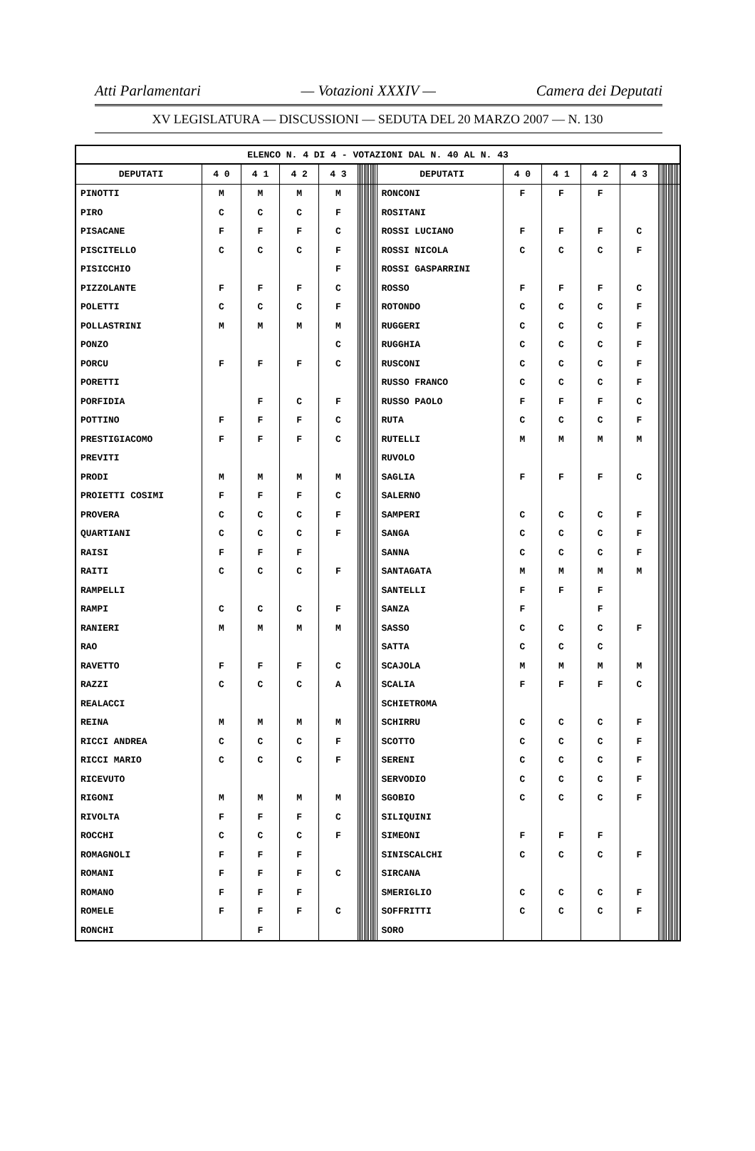Atti Parlamentari — Votazioni XXXIV — Camera dei Deputati
XV LEGISLATURA — DISCUSSIONI — SEDUTA DEL 20 MARZO 2007 — N. 130
| ELENCO N. 4 DI 4 - VOTAZIONI DAL N. 40 AL N. 43 | | | | | | | | | | | | | | | | | | | | | | | | | | | | | | | | | | |
| DEPUTATI | 4 0 | 4 1 | 4 2 | 4 3 | | | | | | | | | | | | | DEPUTATI | 4 0 | 4 1 | 4 2 | 4 3 | | | | | | | | | | | | | |
| PINOTTI | M | M | M | M | | | | | | | | | | | | | RONCONI | F | F | F | | | | | | | | | | | | | | |
| PIRO | C | C | C | F | | | | | | | | | | | | | ROSITANI | | | | | | | | | | | | | | | | | |
| PISACANE | F | F | F | C | | | | | | | | | | | | | ROSSI LUCIANO | F | F | F | C | | | | | | | | | | | | | |
| PISCITELLO | C | C | C | F | | | | | | | | | | | | | ROSSI NICOLA | C | C | C | F | | | | | | | | | | | | | |
| PISICCHIO | | | | F | | | | | | | | | | | | | ROSSI GASPARRINI | | | | | | | | | | | | | | | | | |
| PIZZOLANTE | F | F | F | C | | | | | | | | | | | | | ROSSO | F | F | F | C | | | | | | | | | | | | | |
| POLETTI | C | C | C | F | | | | | | | | | | | | | ROTONDO | C | C | C | F | | | | | | | | | | | | | |
| POLLASTRINI | M | M | M | M | | | | | | | | | | | | | RUGGERI | C | C | C | F | | | | | | | | | | | | | |
| PONZO | | | | C | | | | | | | | | | | | | RUGGHIA | C | C | C | F | | | | | | | | | | | | | |
| PORCU | F | F | F | C | | | | | | | | | | | | | RUSCONI | C | C | C | F | | | | | | | | | | | | | |
| PORETTI | | | | | | | | | | | | | | | | | RUSSO FRANCO | C | C | C | F | | | | | | | | | | | | | |
| PORFIDIA | | F | C | F | | | | | | | | | | | | | RUSSO PAOLO | F | F | F | C | | | | | | | | | | | | | |
| POTTINO | F | F | F | C | | | | | | | | | | | | | RUTA | C | C | C | F | | | | | | | | | | | | | |
| PRESTIGIACOMO | F | F | F | C | | | | | | | | | | | | | RUTELLI | M | M | M | M | | | | | | | | | | | | | |
| PREVITI | | | | | | | | | | | | | | | | | RUVOLO | | | | | | | | | | | | | | | | | |
| PRODI | M | M | M | M | | | | | | | | | | | | | SAGLIA | F | F | F | C | | | | | | | | | | | | | |
| PROIETTI COSIMI | F | F | F | C | | | | | | | | | | | | | SALERNO | | | | | | | | | | | | | | | | | |
| PROVERA | C | C | C | F | | | | | | | | | | | | | SAMPERI | C | C | C | F | | | | | | | | | | | | | |
| QUARTIANI | C | C | C | F | | | | | | | | | | | | | SANGA | C | C | C | F | | | | | | | | | | | | | |
| RAISI | F | F | F | | | | | | | | | | | | | | SANNA | C | C | C | F | | | | | | | | | | | | | |
| RAITI | C | C | C | F | | | | | | | | | | | | | SANTAGATA | M | M | M | M | | | | | | | | | | | | | |
| RAMPELLI | | | | | | | | | | | | | | | | | SANTELLI | F | F | F | | | | | | | | | | | | | | |
| RAMPI | C | C | C | F | | | | | | | | | | | | | SANZA | F | | F | | | | | | | | | | | | | | |
| RANIERI | M | M | M | M | | | | | | | | | | | | | SASSO | C | C | C | F | | | | | | | | | | | | | |
| RAO | | | | | | | | | | | | | | | | | SATTA | C | C | C | | | | | | | | | | | | | | |
| RAVETTO | F | F | F | C | | | | | | | | | | | | | SCAJOLA | M | M | M | M | | | | | | | | | | | | | |
| RAZZI | C | C | C | A | | | | | | | | | | | | | SCALIA | F | F | F | C | | | | | | | | | | | | | |
| REALACCI | | | | | | | | | | | | | | | | | SCHIETROMA | | | | | | | | | | | | | | | | | |
| REINA | M | M | M | M | | | | | | | | | | | | | SCHIRRU | C | C | C | F | | | | | | | | | | | | | |
| RICCI ANDREA | C | C | C | F | | | | | | | | | | | | | SCOTTO | C | C | C | F | | | | | | | | | | | | | |
| RICCI MARIO | C | C | C | F | | | | | | | | | | | | | SERENI | C | C | C | F | | | | | | | | | | | | | |
| RICEVUTO | | | | | | | | | | | | | | | | | SERVODIO | C | C | C | F | | | | | | | | | | | | | |
| RIGONI | M | M | M | M | | | | | | | | | | | | | SGOBIO | C | C | C | F | | | | | | | | | | | | | |
| RIVOLTA | F | F | F | C | | | | | | | | | | | | | SILIQUINI | | | | | | | | | | | | | | | | | |
| ROCCHI | C | C | C | F | | | | | | | | | | | | | SIMEONI | F | F | F | | | | | | | | | | | | | | |
| ROMAGNOLI | F | F | F | | | | | | | | | | | | | | SINISCALCHI | C | C | C | F | | | | | | | | | | | | | |
| ROMANI | F | F | F | C | | | | | | | | | | | | | SIRCANA | | | | | | | | | | | | | | | | | |
| ROMANO | F | F | F | | | | | | | | | | | | | | SMERIGLIO | C | C | C | F | | | | | | | | | | | | | |
| ROMELE | F | F | F | C | | | | | | | | | | | | | SOFFRITTI | C | C | C | F | | | | | | | | | | | | | |
| RONCHI | | F | | | | | | | | | | | | | | | SORO | | | | | | | | | | | | | | | | | |